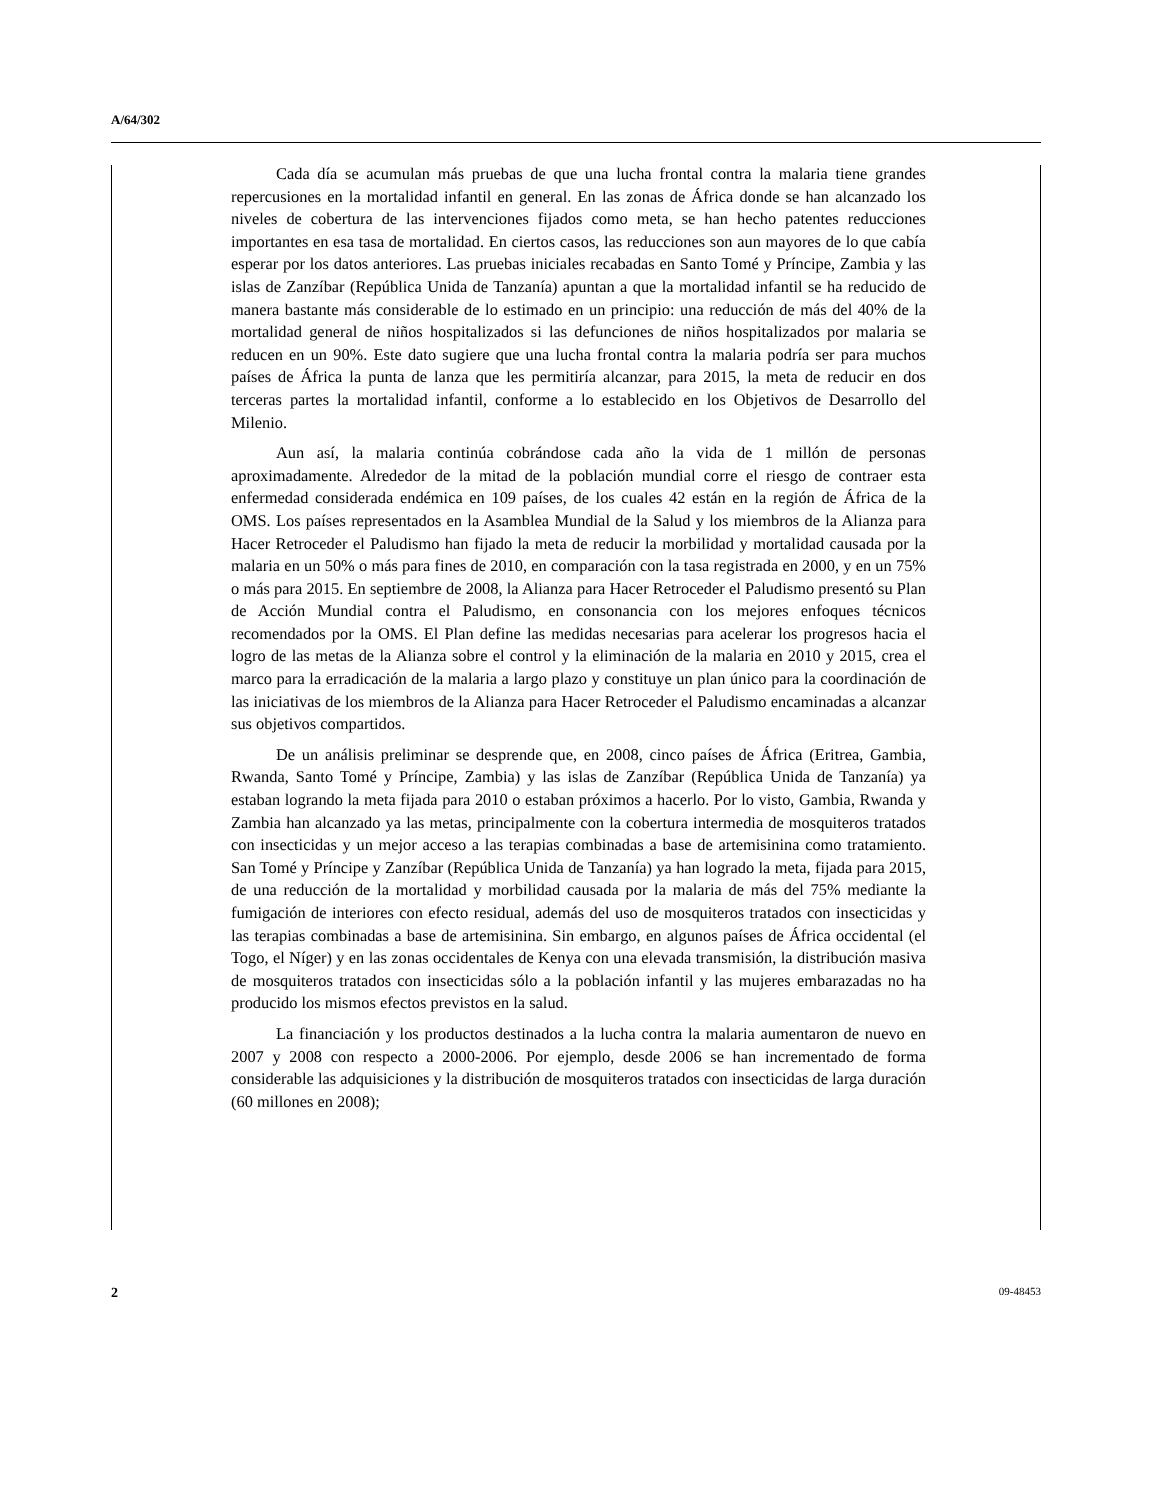A/64/302
Cada día se acumulan más pruebas de que una lucha frontal contra la malaria tiene grandes repercusiones en la mortalidad infantil en general. En las zonas de África donde se han alcanzado los niveles de cobertura de las intervenciones fijados como meta, se han hecho patentes reducciones importantes en esa tasa de mortalidad. En ciertos casos, las reducciones son aun mayores de lo que cabía esperar por los datos anteriores. Las pruebas iniciales recabadas en Santo Tomé y Príncipe, Zambia y las islas de Zanzíbar (República Unida de Tanzanía) apuntan a que la mortalidad infantil se ha reducido de manera bastante más considerable de lo estimado en un principio: una reducción de más del 40% de la mortalidad general de niños hospitalizados si las defunciones de niños hospitalizados por malaria se reducen en un 90%. Este dato sugiere que una lucha frontal contra la malaria podría ser para muchos países de África la punta de lanza que les permitiría alcanzar, para 2015, la meta de reducir en dos terceras partes la mortalidad infantil, conforme a lo establecido en los Objetivos de Desarrollo del Milenio.
Aun así, la malaria continúa cobrándose cada año la vida de 1 millón de personas aproximadamente. Alrededor de la mitad de la población mundial corre el riesgo de contraer esta enfermedad considerada endémica en 109 países, de los cuales 42 están en la región de África de la OMS. Los países representados en la Asamblea Mundial de la Salud y los miembros de la Alianza para Hacer Retroceder el Paludismo han fijado la meta de reducir la morbilidad y mortalidad causada por la malaria en un 50% o más para fines de 2010, en comparación con la tasa registrada en 2000, y en un 75% o más para 2015. En septiembre de 2008, la Alianza para Hacer Retroceder el Paludismo presentó su Plan de Acción Mundial contra el Paludismo, en consonancia con los mejores enfoques técnicos recomendados por la OMS. El Plan define las medidas necesarias para acelerar los progresos hacia el logro de las metas de la Alianza sobre el control y la eliminación de la malaria en 2010 y 2015, crea el marco para la erradicación de la malaria a largo plazo y constituye un plan único para la coordinación de las iniciativas de los miembros de la Alianza para Hacer Retroceder el Paludismo encaminadas a alcanzar sus objetivos compartidos.
De un análisis preliminar se desprende que, en 2008, cinco países de África (Eritrea, Gambia, Rwanda, Santo Tomé y Príncipe, Zambia) y las islas de Zanzíbar (República Unida de Tanzanía) ya estaban logrando la meta fijada para 2010 o estaban próximos a hacerlo. Por lo visto, Gambia, Rwanda y Zambia han alcanzado ya las metas, principalmente con la cobertura intermedia de mosquiteros tratados con insecticidas y un mejor acceso a las terapias combinadas a base de artemisinina como tratamiento. San Tomé y Príncipe y Zanzíbar (República Unida de Tanzanía) ya han logrado la meta, fijada para 2015, de una reducción de la mortalidad y morbilidad causada por la malaria de más del 75% mediante la fumigación de interiores con efecto residual, además del uso de mosquiteros tratados con insecticidas y las terapias combinadas a base de artemisinina. Sin embargo, en algunos países de África occidental (el Togo, el Níger) y en las zonas occidentales de Kenya con una elevada transmisión, la distribución masiva de mosquiteros tratados con insecticidas sólo a la población infantil y las mujeres embarazadas no ha producido los mismos efectos previstos en la salud.
La financiación y los productos destinados a la lucha contra la malaria aumentaron de nuevo en 2007 y 2008 con respecto a 2000-2006. Por ejemplo, desde 2006 se han incrementado de forma considerable las adquisiciones y la distribución de mosquiteros tratados con insecticidas de larga duración (60 millones en 2008);
2 09-48453